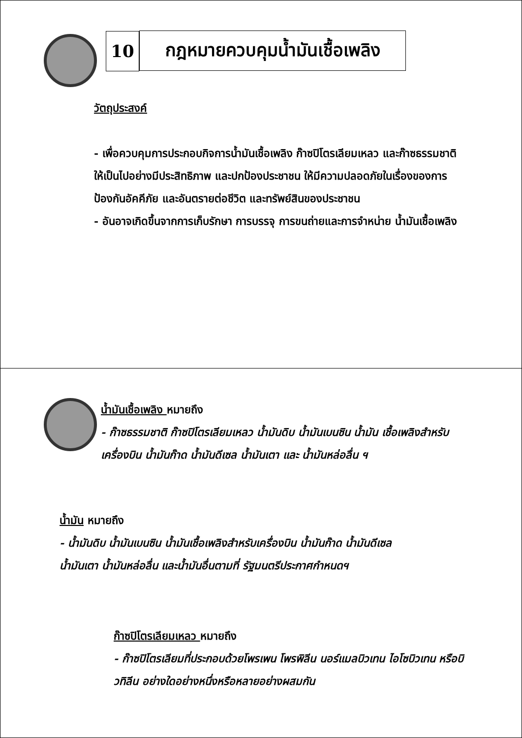10 กฎหมายควบคุมน้ำมันเชื้อเพลิง
วัตถุประสงค์
- เพื่อควบคุมการประกอบกิจการน้ำมันเชื้อเพลิง ก๊าซปิโตรเลียมเหลว และก๊าซธรรมชาติ ให้เป็นไปอย่างมีประสิทธิภาพ และปกป้องประชาชน ให้มีความปลอดภัยในเรื่องของการป้องกันอัคคีภัย และอันตรายต่อชีวิต และทรัพย์สินของประชาชน
- อันอาจเกิดขึ้นจากการเก็บรักษา การบรรจุ การขนถ่ายและการจำหน่าย น้ำมันเชื้อเพลิง
น้ำมันเชื้อเพลิง หมายถึง
- ก๊าซธรรมชาติ ก๊าซปิโตรเลียมเหลว น้ำมันดิบ น้ำมันเบนซิน น้ำมัน เชื้อเพลิงสำหรับเครื่องบิน น้ำมันก๊าด น้ำมันดีเซล น้ำมันเตา และ น้ำมันหล่อลื่น ฯ
น้ำมัน หมายถึง
- น้ำมันดิบ น้ำมันเบนซิน น้ำมันเชื้อเพลิงสำหรับเครื่องบิน น้ำมันก๊าด น้ำมันดีเซล น้ำมันเตา น้ำมันหล่อลื่น และน้ำมันอื่นตามที่ รัฐมนตรีประกาศกำหนดฯ
ก๊าซปิโตรเลียมเหลว หมายถึง
- ก๊าซปิโตรเลียมที่ประกอบด้วยโพรเพน โพรพิลีน นอร์แมลบิวเทน ไอโซบิวเทน หรือบิวทิลีน อย่างใดอย่างหนึ่งหรือหลายอย่างผสมกัน